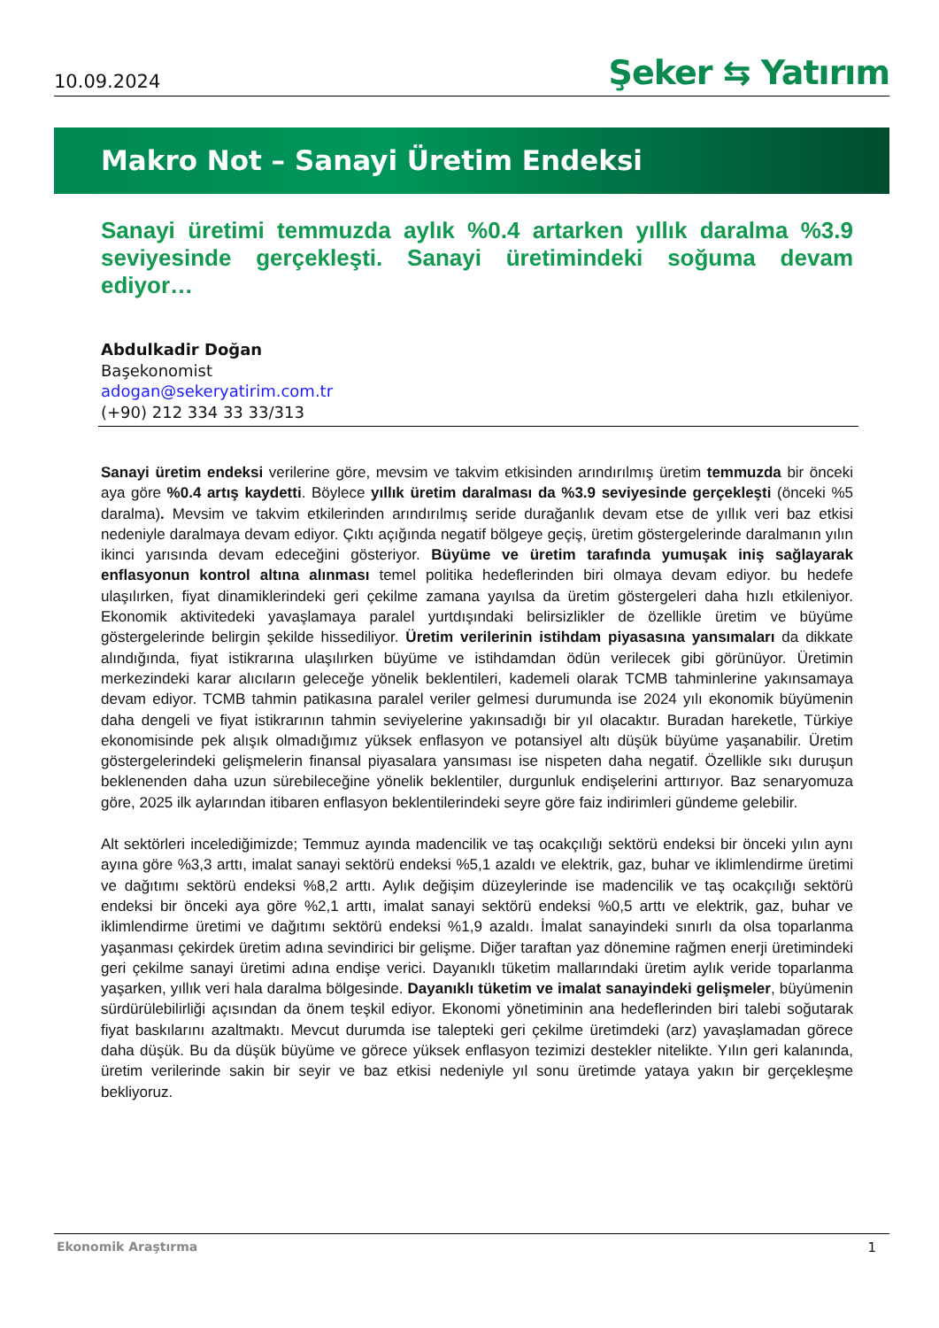10.09.2024 Şeker ⇆ Yatırım
Makro Not – Sanayi Üretim Endeksi
Sanayi üretimi temmuzda aylık %0.4 artarken yıllık daralma %3.9 seviyesinde gerçekleşti. Sanayi üretimindeki soğuma devam ediyor…
Abdulkadir Doğan
Başekonomist
adogan@sekeryatirim.com.tr
(+90) 212 334 33 33/313
Sanayi üretim endeksi verilerine göre, mevsim ve takvim etkisinden arındırılmış üretim temmuzda bir önceki aya göre %0.4 artış kaydetti. Böylece yıllık üretim daralması da %3.9 seviyesinde gerçekleşti (önceki %5 daralma). Mevsim ve takvim etkilerinden arındırılmış seride durağanlık devam etse de yıllık veri baz etkisi nedeniyle daralmaya devam ediyor. Çıktı açığında negatif bölgeye geçiş, üretim göstergelerinde daralmanın yılın ikinci yarısında devam edeceğini gösteriyor. Büyüme ve üretim tarafında yumuşak iniş sağlayarak enflasyonun kontrol altına alınması temel politika hedeflerinden biri olmaya devam ediyor. bu hedefe ulaşılırken, fiyat dinamiklerindeki geri çekilme zamana yayılsa da üretim göstergeleri daha hızlı etkileniyor. Ekonomik aktivitedeki yavaşlamaya paralel yurtdışındaki belirsizlikler de özellikle üretim ve büyüme göstergelerinde belirgin şekilde hissediliyor. Üretim verilerinin istihdam piyasasına yansımaları da dikkate alındığında, fiyat istikrarına ulaşılırken büyüme ve istihdamdan ödün verilecek gibi görünüyor. Üretimin merkezindeki karar alıcıların geleceğe yönelik beklentileri, kademeli olarak TCMB tahminlerine yakınsamaya devam ediyor. TCMB tahmin patikasına paralel veriler gelmesi durumunda ise 2024 yılı ekonomik büyümenin daha dengeli ve fiyat istikrarının tahmin seviyelerine yakınsadığı bir yıl olacaktır. Buradan hareketle, Türkiye ekonomisinde pek alışık olmadığımız yüksek enflasyon ve potansiyel altı düşük büyüme yaşanabilir. Üretim göstergelerindeki gelişmelerin finansal piyasalara yansıması ise nispeten daha negatif. Özellikle sıkı duruşun beklenenden daha uzun sürebileceğine yönelik beklentiler, durgunluk endişelerini arttırıyor. Baz senaryomuza göre, 2025 ilk aylarından itibaren enflasyon beklentilerindeki seyre göre faiz indirimleri gündeme gelebilir.
Alt sektörleri incelediğimizde; Temmuz ayında madencilik ve taş ocakçılığı sektörü endeksi bir önceki yılın aynı ayına göre %3,3 arttı, imalat sanayi sektörü endeksi %5,1 azaldı ve elektrik, gaz, buhar ve iklimlendirme üretimi ve dağıtımı sektörü endeksi %8,2 arttı. Aylık değişim düzeylerinde ise madencilik ve taş ocakçılığı sektörü endeksi bir önceki aya göre %2,1 arttı, imalat sanayi sektörü endeksi %0,5 arttı ve elektrik, gaz, buhar ve iklimlendirme üretimi ve dağıtımı sektörü endeksi %1,9 azaldı. İmalat sanayindeki sınırlı da olsa toparlanma yaşanması çekirdek üretim adına sevindirici bir gelişme. Diğer taraftan yaz dönemine rağmen enerji üretimindeki geri çekilme sanayi üretimi adına endişe verici. Dayanıklı tüketim mallarındaki üretim aylık veride toparlanma yaşarken, yıllık veri hala daralma bölgesinde. Dayanıklı tüketim ve imalat sanayindeki gelişmeler, büyümenin sürdürülebilirliği açısından da önem teşkil ediyor. Ekonomi yönetiminin ana hedeflerinden biri talebi soğutarak fiyat baskılarını azaltmaktı. Mevcut durumda ise talepteki geri çekilme üretimdeki (arz) yavaşlamadan görece daha düşük. Bu da düşük büyüme ve görece yüksek enflasyon tezimizi destekler nitelikte. Yılın geri kalanında, üretim verilerinde sakin bir seyir ve baz etkisi nedeniyle yıl sonu üretimde yataya yakın bir gerçekleşme bekliyoruz.
Ekonomik Araştırma 1